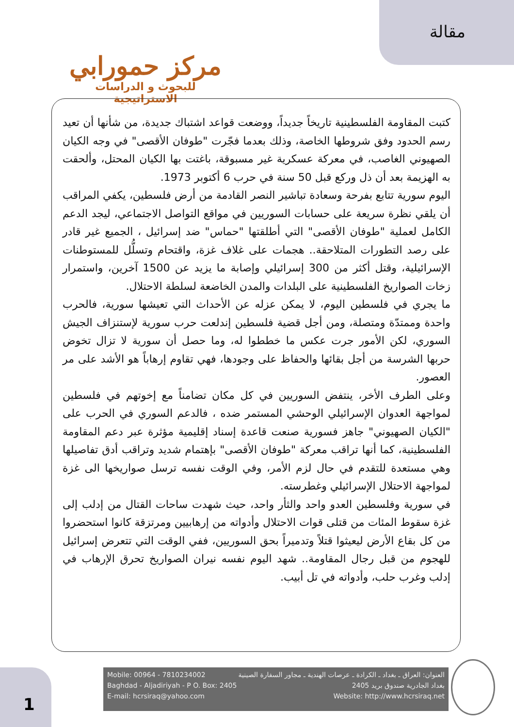مقالة
مركز حمورابي
للبحوث و الدراسات الاستراتيجية
كتبت المقاومة الفلسطينية تاريخاً جديداً، ووضعت قواعد اشتباك جديدة، من شأنها أن تعيد رسم الحدود وفق شروطها الخاصة، وذلك بعدما فجّرت "طوفان الأقصى" في وجه الكيان الصهيوني الغاصب، في معركة عسكرية غير مسبوقة، باغتت بها الكيان المحتل، وألحقت به الهزيمة بعد أن ذل وركع قبل 50 سنة في حرب 6 أكتوبر 1973.
اليوم سورية تتابع بفرحة وسعادة تباشير النصر القادمة من أرض فلسطين، يكفي المراقب أن يلقي نظرة سريعة على حسابات السوريين في مواقع التواصل الاجتماعي، ليجد الدعم الكامل لعملية "طوفان الأقصى" التي أطلقتها "حماس" ضد إسرائيل ، الجميع غير قادر على رصد التطورات المتلاحقة.. هجمات على غلاف غزة، واقتحام وتسلُّل للمستوطنات الإسرائيلية، وقتل أكثر من 300 إسرائيلي وإصابة ما يزيد عن 1500 آخرين، واستمرار زخات الصواريخ الفلسطينية على البلدات والمدن الخاضعة لسلطة الاحتلال.
ما يجري في فلسطين اليوم، لا يمكن عزله عن الأحداث التي تعيشها سورية، فالحرب واحدة وممتدّة ومتصلة، ومن أجل قضية فلسطين إندلعت حرب سورية لإستنزاف الجيش السوري، لكن الأمور جرت عكس ما خططوا له، وما حصل أن سورية لا تزال تخوض حربها الشرسة من أجل بقائها والحفاظ على وجودها، فهي تقاوم إرهاباً هو الأشد على مر العصور.
وعلى الطرف الأخر، ينتفض السوريين في كل مكان تضامناً مع إخوتهم في فلسطين لمواجهة العدوان الإسرائيلي الوحشي المستمر ضده ، فالدعم السوري في الحرب على "الكيان الصهيوني" جاهز فسورية صنعت قاعدة إسناد إقليمية مؤثرة عبر دعم المقاومة الفلسطينية، كما أنها تراقب معركة "طوفان الأقصى" بإهتمام شديد وتراقب أدق تفاصيلها وهي مستعدة للتقدم في حال لزم الأمر، وفي الوقت نفسه ترسل صواريخها الى غزة لمواجهة الاحتلال الإسرائيلي وغطرسته.
في سورية وفلسطين العدو واحد والثأر واحد، حيث شهدت ساحات القتال من إدلب إلى غزة سقوط المئات من قتلى قوات الاحتلال وأدواته من إرهابيين ومرتزقة كانوا استحضروا من كل بقاع الأرض ليعيثوا قتلاً وتدميراً بحق السوريين، ففي الوقت التي تتعرض إسرائيل للهجوم من قبل رجال المقاومة.. شهد اليوم نفسه نيران الصواريخ تحرق الإرهاب في إدلب وغرب حلب، وأدواته في تل أبيب.
1
Mobile: 00964 - 7810234002
Baghdad - Aljadiriyah - P O. Box: 2405
E-mail: hcrsiraq@yahoo.com
العنوان: العراق ـ بغداد ـ الكرادة ـ عرصات الهندية ـ مجاور السفارة الصينية
بغداد الجادرية صندوق بريد 2405
Website: http://www.hcrsiraq.net